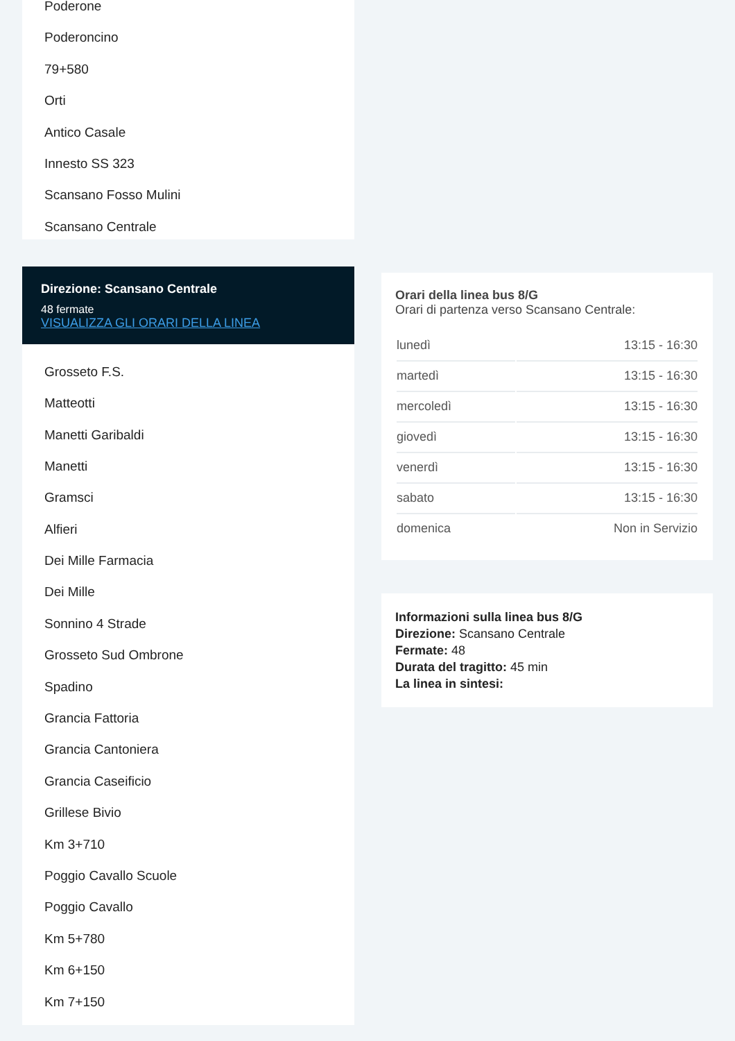Poderone
Poderoncino
79+580
Orti
Antico Casale
Innesto SS 323
Scansano Fosso Mulini
Scansano Centrale
Direzione: Scansano Centrale
48 fermate
VISUALIZZA GLI ORARI DELLA LINEA
Grosseto F.S.
Matteotti
Manetti Garibaldi
Manetti
Gramsci
Alfieri
Dei Mille Farmacia
Dei Mille
Sonnino 4 Strade
Grosseto Sud Ombrone
Spadino
Grancia Fattoria
Grancia Cantoniera
Grancia Caseificio
Grillese Bivio
Km 3+710
Poggio Cavallo Scuole
Poggio Cavallo
Km 5+780
Km 6+150
Km 7+150
Orari della linea bus 8/G
Orari di partenza verso Scansano Centrale:
| lunedì | 13:15 - 16:30 |
| martedì | 13:15 - 16:30 |
| mercoledì | 13:15 - 16:30 |
| giovedì | 13:15 - 16:30 |
| venerdì | 13:15 - 16:30 |
| sabato | 13:15 - 16:30 |
| domenica | Non in Servizio |
Informazioni sulla linea bus 8/G
Direzione: Scansano Centrale
Fermate: 48
Durata del tragitto: 45 min
La linea in sintesi: